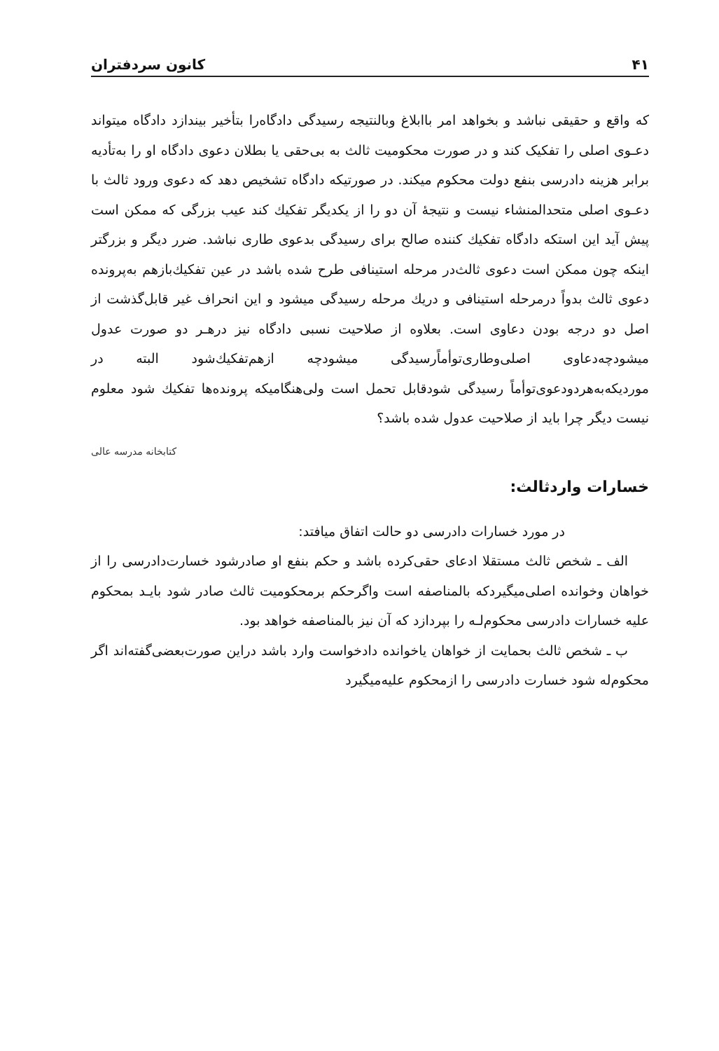۴۱ کانون سردفتران
که واقع و حقیقی نباشد و بخواهد امر باابلاغ وبالنتیجه رسیدگی دادگاه‌را بتأخیر بیندازد دادگاه میتواند دعـوی اصلی را تفکیک کند و در صورت محکومیت ثالث به بی‌حقی یا بطلان دعوی دادگاه او را به‌تأدیه برابر هزینه دادرسی بنفع دولت محکوم میکند. در صورتیکه دادگاه تشخیص دهد که دعوی ورود ثالث با دعـوی اصلی متحدالمنشاء نیست و نتیجهٔ آن دو را از یکدیگر تفکیك کند عیب بزرگی که ممکن است پیش آید این استکه دادگاه تفکیك کننده صالح برای رسیدگی بدعوی طاری نباشد. ضرر دیگر و بزرگتر اینکه چون ممکن است دعوی ثالث‌در مرحله استینافی طرح شده باشد در عین تفکیك‌بازهم به‌پرونده دعوی ثالث بدواً درمرحله استینافی و دریك مرحله رسیدگی میشود و این انحراف غیر قابل‌گذشت از اصل دو درجه بودن دعاوی است. بعلاوه از صلاحیت نسبی دادگاه نیز درهـر دو صورت عدول میشودچه‌دعاوی اصلی‌وطاری‌توأماًرسیدگی میشودچه ازهم‌تفکیك‌شود البته در موردیکه‌به‌هردودعوی‌توأماً رسیدگی شودقابل تحمل است ولی‌هنگامیکه پرونده‌ها تفکیك شود معلوم نیست دیگر چرا باید از صلاحیت عدول شده باشد؟
کتابخانه مدرسه عالی
خسارات واردثالث:
در مورد خسارات دادرسی دو حالت اتفاق میافتد:
الف ـ شخص ثالث مستقلا ادعای حقی‌کرده باشد و حکم بنفع او صادرشود خسارت‌دادرسی را از خواهان وخوانده اصلی‌میگیردکه بالمناصفه است واگرحکم برمحکومیت ثالث صادر شود بایـد بمحکوم علیه خسارات دادرسی محکوم‌لـه را بپردازد که آن نیز بالمناصفه خواهد بود.
ب ـ شخص ثالث بحمایت از خواهان یاخوانده دادخواست وارد باشد دراین صورت‌بعضی‌گفته‌اند اگر محکوم‌له شود خسارت دادرسی را ازمحکوم علیه‌میگیرد